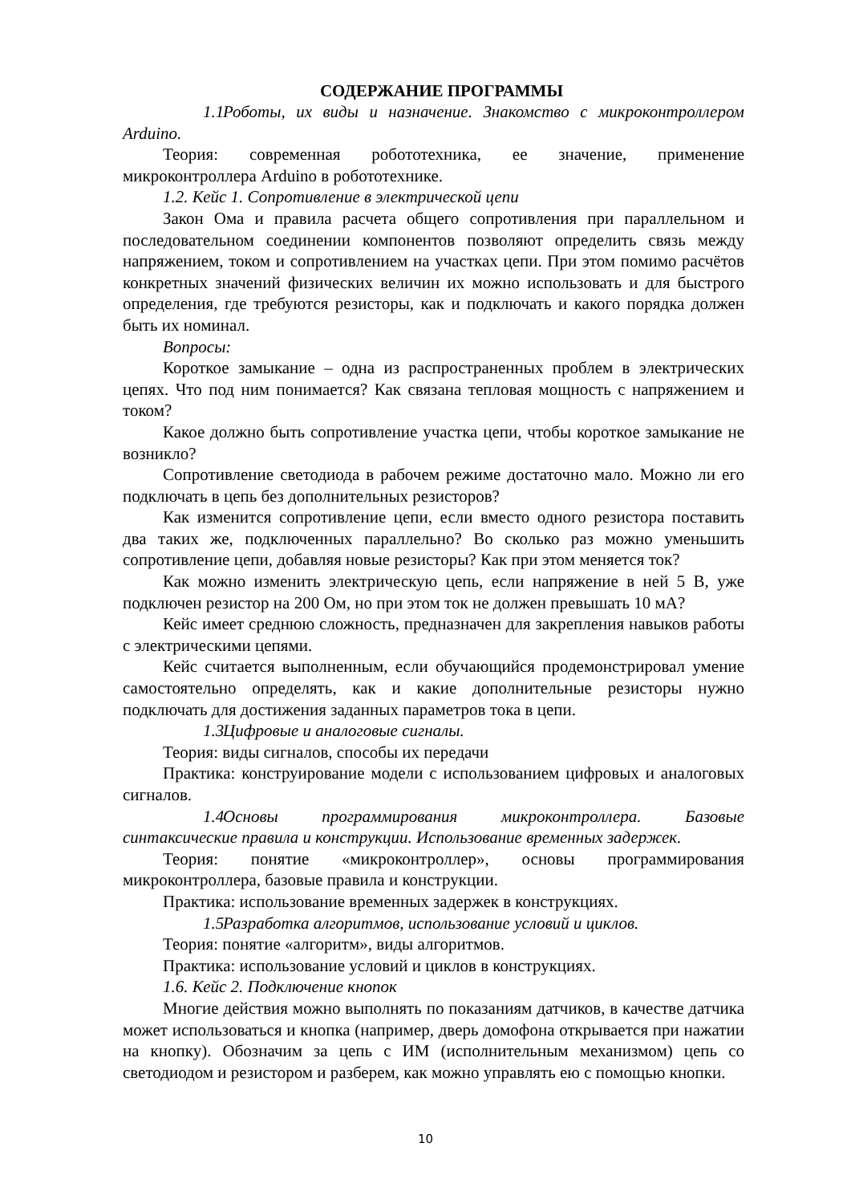СОДЕРЖАНИЕ ПРОГРАММЫ
1.1 Роботы, их виды и назначение. Знакомство с микроконтроллером Arduino.
Теория: современная робототехника, ее значение, применение микроконтроллера Arduino в робототехнике.
1.2. Кейс 1. Сопротивление в электрической цепи
Закон Ома и правила расчета общего сопротивления при параллельном и последовательном соединении компонентов позволяют определить связь между напряжением, током и сопротивлением на участках цепи. При этом помимо расчётов конкретных значений физических величин их можно использовать и для быстрого определения, где требуются резисторы, как и подключать и какого порядка должен быть их номинал.
Вопросы:
Короткое замыкание – одна из распространенных проблем в электрических цепях. Что под ним понимается? Как связана тепловая мощность с напряжением и током?
Какое должно быть сопротивление участка цепи, чтобы короткое замыкание не возникло?
Сопротивление светодиода в рабочем режиме достаточно мало. Можно ли его подключать в цепь без дополнительных резисторов?
Как изменится сопротивление цепи, если вместо одного резистора поставить два таких же, подключенных параллельно? Во сколько раз можно уменьшить сопротивление цепи, добавляя новые резисторы? Как при этом меняется ток?
Как можно изменить электрическую цепь, если напряжение в ней 5 В, уже подключен резистор на 200 Ом, но при этом ток не должен превышать 10 мА?
Кейс имеет среднюю сложность, предназначен для закрепления навыков работы с электрическими цепями.
Кейс считается выполненным, если обучающийся продемонстрировал умение самостоятельно определять, как и какие дополнительные резисторы нужно подключать для достижения заданных параметров тока в цепи.
1.3 Цифровые и аналоговые сигналы.
Теория: виды сигналов, способы их передачи
Практика: конструирование модели с использованием цифровых и аналоговых сигналов.
1.4 Основы программирования микроконтроллера. Базовые синтаксические правила и конструкции. Использование временных задержек.
Теория: понятие «микроконтроллер», основы программирования микроконтроллера, базовые правила и конструкции.
Практика: использование временных задержек в конструкциях.
1.5 Разработка алгоритмов, использование условий и циклов.
Теория: понятие «алгоритм», виды алгоритмов.
Практика: использование условий и циклов в конструкциях.
1.6. Кейс 2. Подключение кнопок
Многие действия можно выполнять по показаниям датчиков, в качестве датчика может использоваться и кнопка (например, дверь домофона открывается при нажатии на кнопку). Обозначим за цепь с ИМ (исполнительным механизмом) цепь со светодиодом и резистором и разберем, как можно управлять ею с помощью кнопки.
10